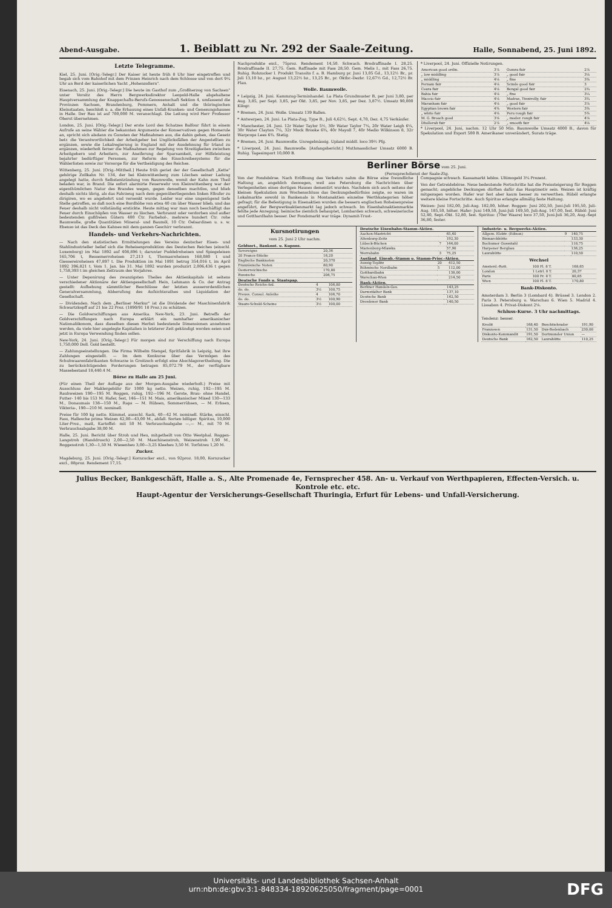Abend-Ausgabe. 1. Beiblatt zu Nr. 292 der Saale-Zeitung. Halle, Sonnabend, 25. Juni 1892.
Letzte Telegramme.
Kiel, 25. Juni. [Orig.-Telegr.] Der Kaiser ist heute früh 8 Uhr hier eingetroffen und begab sich vom Bahnhof mit dem Prinzen Heinrich nach dem Schlosse und von dort 9¼ Uhr an Bord der kaiserlichen Yacht „Hohenzollern".
Eisenach, 25. Juni. [Orig.-Telegr.] Die heute im Gasthof zum „Großherzog von Sachsen" unter Vorsitz des Herrn Bergwerksdirektor Leopold-Halle abgehaltene Hauptversammlung der Knappschafts-Berufs-Genossenschaft Sektion 4, umfassend die Provinzen Sachsen, Brandenburg, Pommern, Anhalt und die thüringischen Kleinstaaten, beschloß u. a. die Erbauung eines Unfall-Kranken- und Genesungshauses in Halle. Der Bau ist auf 700,000 M. veranschlagt. Die Leitung wird Herr Professor Oberst übernehmen.
London, 25. Juni. [Orig.-Telegr.] Der erste Lord des Schatzes Balfour führt in einem Aufrufe an seine Wähler die bekannten Argumente der Konservativen gegen Homerule an, spricht sich alsdann zu Gunsten der Maßnahmen aus, die dahin gehen, das Gesetz betr. die Verantwortlichkeit der Arbeitgeber bei Unglücksfällen der Angestellten zu ergänzen, sowie die Lokalregierung in England mit der Ausdehnung für Irland zu ergänzen, wiederholt ferner die Maßnahmen zur Regelung von Streitigkeiten zwischen Arbeitgebern und Arbeitern, zur Aneiferung der Sparsamkeit, zur Hilfeleistung bejahrter bedürftiger Personen, zur Reform des Einschreibesystems für die Wählerlisten sowie zur Vorsorge für die Vertheidigung des Reiches.
Wittenberg, 25. Juni. [Orig.-Mittheil.] Heute früh geriet der der Gesellschaft „Kette" gehörige Zollkahn Nr. 134, der bei Kleinwittenberg zum Löschen seiner Ladung angelegt hatte, durch Selbstentzündung von Baumwolle, womit der Kahn zum Theil beladen war, in Brand. Die sofort alarmirte Feuerwehr von Kleinwittenberg war der eigenthümlichen Natur des Brandes wegen, gegen denselben machtlos, und blieb deshalb nichts übrig, als das Fahrzeug nach dem gegenüberliegenden linken Elbufer zu dirigiren, wo es angebohrt und versenkt wurde. Leider war eine ungenügend tiefe Stelle getroffen, so daß noch eine Bordhöhe von etwa 40 cm über Wasser blieb, und das Feuer deshalb nicht vollständig erstickte. Heute mittag war man noch beschäftigt das Feuer durch Einschöpfen von Wasser zu löschen. Verbrannt oder verdorben sind außer bedeutenden gußfreien Gütern 400 Ctr. Farbehol-, mehrere hundert Ctr. rohe Baumwolle, große Quantitäten Mineral- und Baumöl, 10 Ctr. Oelsardinen u. s. w. Ebenso ist das Deck des Kahnes mit dem ganzen Geschirr verbrannt.
Handels- und Verkehrs-Nachrichten.
— Nach den statistischen Ermittelungen des Vereins deutscher Eisen- und Stahlindustrieller belief sich die Roheisenproduktion des Deutschen Reiches (einschl. Luxemburg) im Mai 1892 auf 408,896 t; darunter Puddelroheisen und Spiegeleisen 165,706 t, Bessemerroheisen 27,213 t, Thomasroheisen 168,080 t und Giessereiroheisen 47,897 t. Die Produktion im Mai 1891 betrug 354,016 t, im April 1892 396,821 t. Vom 1. Jan. bis 31. Mai 1892 wurden produzirt 2,006,436 t gegen 1,758,393 t im gleichen Zeitraum des Vorjahres.
— Unter Deponirung des zwanzigsten Theiles des Aktienkapitals ist seitens verschiedener Aktionäre der Aktiengesellschaft Hein, Lehmann & Co. der Antrag gestellt: Aufhebung sämmtlicher Beschlüsse der letzten ausserordentlichen Generalversammlung, Abberufung des Aufsichtsrathes und Liquidation der Gesellschaft.
— Dividenden. Nach dem „Berliner Merkur" ist die Dividende der Maschinenfabrik Schwartzkopff auf 21 bis 22 Proz. (1890/91 18 Proz.) zu schätzen.
— Die Goldverschiffungen aus Amerika. New-York, 23. Juni. Betreffs der Goldverschiffungen nach Europa erklärt ein namhafter amerikanischer Nationalökonom, dass dieselben diesen Herbst bedeutende Dimensionen annehmen werden, da viele hier angelegte Kapitalien in letzterer Zeit gekündigt worden seien und jetzt in Europa Verwendung finden sollen.
New-York, 24. Juni. [Orig.-Telegr.] Für morgen sind zur Verschiffung nach Europa 1,750,000 Doll. Gold bestellt.
— Zahlungseinstellungen. Die Firma Wilhelm Stengel, Spritfabrik in Leipzig, hat ihre Zahlungen eingestellt. — Im dem Konkurse über das Vermögen des Schuhwaarenfabrikanten Schwarze in Groitzsch erfolgt eine Abschlagsvertheilung. Die zu berücksichtigenden Forderungen betragen 85,072.79 M., der verfügbare Massebestand 18,440.4 M.
Börse zu Halle am 25 Juni.
(Für einen Theil der Auflage aus der Morgen-Ausgabe wiederholt.) Preise mit Ausschluss der Maklergebühr für 1000 kg netto. Weizen, ruhig, 192—195 M. Rauhweizen 190—195 M. Roggen, ruhig, 192—196 M. Gerste, Brau- ohne Handel, Futter- 140 bis 153 M. Hafer, fest, 146—151 M. Mais, amerikanischer Mixed 130—133 M., Donaumais 138—150 M., Raps — M. Rübsen, Sommerrübsen, — M. Erbsen, Viktoria-, 190—210 M. nominell.
Preise für 100 kg netto. Kümmel, ausschl. Sack, 40—42 M. nominell. Stärke, einschl. Fass, Hallesche prima Weizen 42,00—43,00 M., abfall. Sorten billiger. Spiritus, 10,000 Liter-Proz., matt, Kartoffel- mit 50 M. Verbrauchsabgabe —,— M., mit 70 M. Verbrauchsabgabe 38,00 M.
Halle, 25. Juni. Bericht über Stroh und Heu, mitgetheilt von Otto Westphal. Roggen-Langstroh (Handdrusch) 2,00—2,50 M. Maschinenstroh, Weizenstroh 1,90 M., Roggenstroh 1,30—1,50 M. Wiesenheu 3,00—3,25 Kleeheu 3,50 M. Torfstreu 1,20 M.
Zucker.
Magdeburg, 25. Juni. [Orig.-Telegr.] Kornzucker excl., von 92proz. 18,00, Kornzucker excl., 88proz. Rendement 17,15.
Nachprodukte excl., 75proz. Rendement 14,50. Schwach. Brodraffinade I. 28,25. Brodraffinade II. 27,75. Gem. Raffinade mit Fass 28,50. Gem. Melis I., mit Fass 26,75. Ruhig. Rohzucker I. Produkt Transito f. a. B. Hamburg pr. Juni 13,05 Gd., 13,12½ Br., pr. Juli 13,10 bz., pr. August 13,22½ bz., 13,25 Br., pr. Oktbr.-Dezbr. 12,67½ Gd., 12,72½ Br. Flau.
Wolle. Baumwolle.
* Leipzig, 24. Juni. Kammzug-Terminhandel. La Plata Grundmuster B, per Juni 3,80, per Aug. 3,85, per Sept. 3,85, per Okt. 3,85, per Nov. 3,85, per Dez. 3,87½. Umsatz 90,000 Kilogr.
* Bremen, 24. Juni. Wolle. Umsatz 139 Ballen.
* Antwerpen, 24. Juni. La Plata-Zug, Type B., Juli 4,62½, Sept. 4,70, Dez. 4,75 Verkäufer.
* Manchester, 24. Juni. 12r Water Taylor 5½, 30r Water Taylor 7¼, 20r Water Leigh 6¼, 30r Water Clayton 7¼, 32r Mock Brooke 6¾, 40r Mayoll 7, 40r Medio Wilkinson 8, 32r Warpcops Lees 6¾. Stetig.
* Bremen, 24. Juni. Baumwolle. Unregelmässig. Upland middl. loco 39½ Pfg.
* Liverpool, 24. Juni. Baumwolle. [Anfangsbericht.] Muthmasslicher Umsatz 6000 B. Ruhig. Tagesimport 10,000 B.
* Liverpool, 24. Juni. Offizielle Notirungen.
| American good ordin. | 3⅞ | Oomra fair | 2⅞ |
| „ low middling | 3⅞ | „ good fair | 3⅛ |
| „ middling | 4⅛ | „ fine | 3⅜ |
| Pernam fair | 4⅛ | Scinde good fair | 3 |
| Ceara fair | 4⅛ | Bengal good fair | 2¾ |
| Bahia fair | 4⅛ | „ fine | 3¼ |
| Maceio fair | 4⅛ | Madras, Tinnivelly, fair | 3¾ |
| Maranham fair | 4⅛ | „ good fair | 3⅞ |
| Egyptian brown fair | 4⅜ | Western fair | 3⅜ |
| „ white fair | 4⅝ | Peru rough fair | 5⅜ |
| M. G. Broach good | 3⅝ | „ moder. rough fair | 4⅞ |
| Dhollerah fair | 2⅞ | „ smooth fair | 4⅛ |
* Liverpool, 24. Juni, nachm. 12 Uhr 50 Min. Baumwolle Umsatz 4000 B., davon für Spekulation und Export 500 B. Amerikaner unverändert, Surats träge.
Berliner Börse vom 25. Juni.
(Fernsprechdienst der Saale-Ztg.
Von der Fondsbörse. Nach Eröffnung des Verkehrs nahm die Börse eine freundliche Haltung an, angeblich deswegen, weil aus Petersburg die Nachrichten über Verlegenheiten eines dortigen Hauses dementirt wurden. Nachdem sich auch seitens der kleinen Spekulation zum Wochenschluss das Deckungsbedürfniss zeigte, so waren im Lokalmarkte sowohl in Bankenals in Montanaktien einzelne Werthkategorien höher gefragt; für die Befestigung in Eisenaktien wurden die bessern englischen Roheisenpreise angeführt, der Bergwerksaktienmarkt lag jedoch schwach. Im Eisenbahnaktienmarkte fehlte jede Anregung; heimische ziemlich behauptet, Lombarden schwach, schweizerische und Gotthardbahn besser. Der Fondsmarkt war träge. Dynamit-Trust-
Compagnie schwach. Kassamarkt leblos. Ultimogeld 3¼ Prozent.
Von der Getreidebörse. Neue bedeutende Fortschritte hat die Preissteigerung für Roggen gemacht; angebliche Deckungen dürften dafür das Hauptmotiv sein. Weizen ist kräftig mitgezogen worden. Hafer war fest aber kaum besser zu verwerthen. Rüböl erlangte weitere kleine Fortschritte. Auch Spiritus erlangte allmälig feste Haltung.
Weizen: Juni 182,00, Juli-Aug. 182,00, höher. Roggen: Juni 202,50, Juni-Juli 195,50, Juli-Aug. 185,50, höher. Hafer: Juni 149,50, Juni-Juli 149,50, Juli-Aug. 147,00, fest. Rüböl: Juni 52,40, Sept.-Okt. 52,80, fest. Spiritus: (70er Waare) loco 37,50, Juni-Juli 36,20, Aug.-Sept 36,80, fester.
Kursnotirungen
vom 25. Juni 2 Uhr nachm.
| Geldsort., Banknot. u. Kupons. | |
| --- | --- |
| Sovereigns | 20,36 |
| 20 Francs-Stücke | 16,20 |
| Englische Banknoten | 20,370 |
| Französische Noten | 80,90 |
| Oesterreichische | 170,80 |
| Russische | 204,75 |
| Deutsche Fonds u. Staatspap. | | |
| --- | --- | --- |
| Deutsche Reichs-Anl. | 4 | 106,80 |
| do. do. | 3½ | 100,75 |
| Preuss. Consol. Anleihe | 4 | 106,70 |
| do. do. | 3½ | 100,90 |
| Staats-Schuld-Scheine | 3½ | 100,00 |
| Deutsche Eisenbahn-Stamm-Aktien. | | |
| --- | --- | --- |
| Aachen-Mastricht | | 65,40 |
| Altenburg-Zeitz | | 192,30 |
| Lübeck-Büchen | 7 | 144,00 |
| Marienburg-Mlawka | | 57,90 |
| Werrabahn | 3 | 75,25 |
| Ausländ. Eisenb.-Stamm u. Stamm-Prior.-Aktien. | | |
| --- | --- | --- |
| Aussig-Teplitz | 20 | 412,50 |
| Böhmische Nordbahn | 5 | 112,00 |
| Gotthardbahn | | 138,00 |
| Warschau-Wien | | 214,50 |
| Bank-Aktien. | | |
| --- | --- | --- |
| Berliner Handels-Ges. | | 143,25 |
| Darmstädter Bank | | 137,10 |
| Deutsche Bank | | 162,50 |
| Dresdener Bank | | 140,50 |
| Industrie- u. Bergwerks-Aktien. | | |
| --- | --- | --- |
| Allgem. Elektr. (Edison) | 9 | 140,75 |
| Bismarckhütte | | 133,30 |
| Bochumer Gussstahl | | 118,75 |
| Harpener Bergbau | | 136,25 |
| Laurahütte | | 110,50 |
Wechsel
| Amsterd.-Rott. | 100 Fl. 8 T. | 168,65 |
| London | 1 Lstrl. 8 T. | 20,37 |
| Paris | 100 Fr. 8 T. | 80,85 |
| Wien | 100 Fl. 8 T. | 170,80 |
Bank-Diskonto.
Amsterdam 3. Berlin 3 (Lombard 4). Brüssel 3. London 2. Paris 3. Petersburg u. Warschau 6. Wien 5. Madrid 4. Lissabon 4. Privat-Diskont 2⅛.
Schluss-Kurse. 3 Uhr nachmittags.
Tendenz: besser.
| Kredit | 168,40 | Buschtiehrader | 191,90 |
| Franzosen | 131,50 | Dux-Bodenbach | 230,00 |
| Diskonto-Kommandit | 191,50 | Dortmunder Union | — |
| Deutsche Bank | 162,50 | Laurahütte | 110,25 |
Julius Becker, Bankgeschäft, Halle a. S., Alte Promenade 4e, Fernsprecher 458. An- u. Verkauf von Werthpapieren, Effecten-Versich. u. Kontrole etc. etc.
Haupt-Agentur der Versicherungs-Gesellschaft Thuringia, Erfurt für Lebens- und Unfall-Versicherung.
Universitäts- und Landesbibliothek Sachsen-Anhalt
urn:nbn:de:gbv:3:1-848334-18920625050/fragment/page=0001
DFG